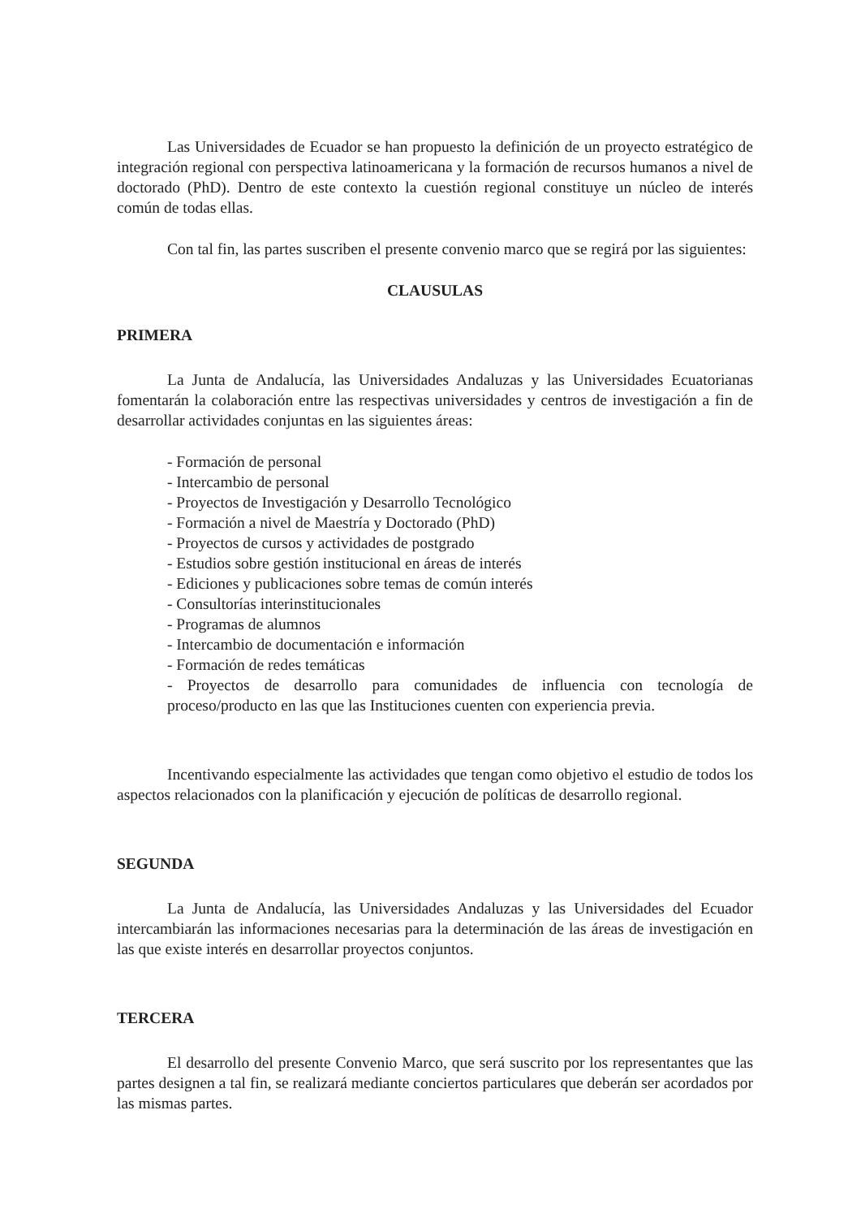Las Universidades de Ecuador se han propuesto la definición de un proyecto estratégico de integración regional con perspectiva latinoamericana y la formación de recursos humanos a nivel de doctorado (PhD). Dentro de este contexto la cuestión regional constituye un núcleo de interés común de todas ellas.
Con tal fin, las partes suscriben el presente convenio marco que se regirá por las siguientes:
CLAUSULAS
PRIMERA
La Junta de Andalucía, las Universidades Andaluzas y las Universidades Ecuatorianas fomentarán la colaboración entre las respectivas universidades y centros de investigación a fin de desarrollar actividades conjuntas en las siguientes áreas:
- Formación de personal
- Intercambio de personal
- Proyectos de Investigación y Desarrollo Tecnológico
- Formación a nivel de Maestría y Doctorado (PhD)
- Proyectos de cursos y actividades de postgrado
- Estudios sobre gestión institucional en áreas de interés
- Ediciones y publicaciones sobre temas de común interés
- Consultorías interinstitucionales
- Programas de alumnos
- Intercambio de documentación e información
- Formación de redes temáticas
- Proyectos de desarrollo para comunidades de influencia con tecnología de proceso/producto en las que las Instituciones cuenten con experiencia previa.
Incentivando especialmente las actividades que tengan como objetivo el estudio de todos los aspectos relacionados con la planificación y ejecución de políticas de desarrollo regional.
SEGUNDA
La Junta de Andalucía, las Universidades Andaluzas y las Universidades del Ecuador intercambiarán las informaciones necesarias para la determinación de las áreas de investigación en las que existe interés en desarrollar proyectos conjuntos.
TERCERA
El desarrollo del presente Convenio Marco, que será suscrito por los representantes que las partes designen a tal fin, se realizará mediante conciertos particulares que deberán ser acordados por las mismas partes.